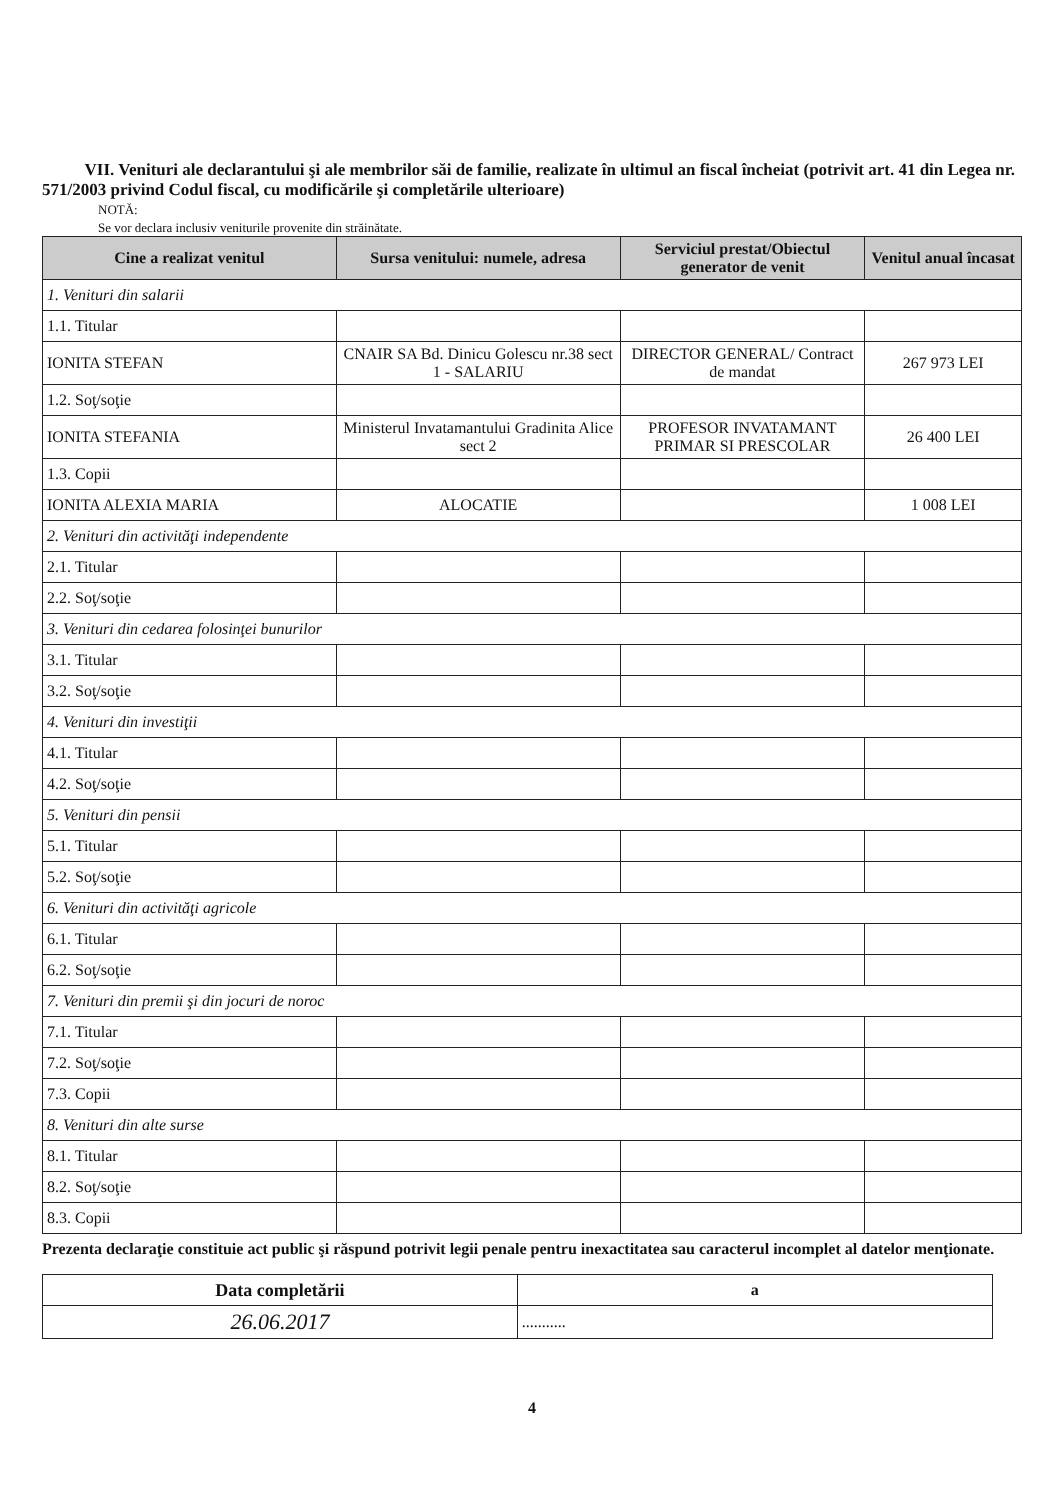VII. Venituri ale declarantului şi ale membrilor săi de familie, realizate în ultimul an fiscal încheiat (potrivit art. 41 din Legea nr. 571/2003 privind Codul fiscal, cu modificările şi completările ulterioare)
NOTĂ:
Se vor declara inclusiv veniturile provenite din străinătate.
| Cine a realizat venitul | Sursa venitului: numele, adresa | Serviciul prestat/Obiectul generator de venit | Venitul anual încasat |
| --- | --- | --- | --- |
| 1. Venituri din salarii | | | |
| 1.1. Titular | | | |
| IONITA STEFAN | CNAIR SA Bd. Dinicu Golescu nr.38 sect 1 - SALARIU | DIRECTOR GENERAL/ Contract de mandat | 267 973 LEI |
| 1.2. Soţ/soţie | | | |
| IONITA STEFANIA | Ministerul Invatamantului Gradinita Alice sect 2 | PROFESOR INVATAMANT PRIMAR SI PRESCOLAR | 26 400 LEI |
| 1.3. Copii | | | |
| IONITA ALEXIA MARIA | ALOCATIE | | 1 008 LEI |
| 2. Venituri din activităţi independente | | | |
| 2.1. Titular | | | |
| 2.2. Soţ/soţie | | | |
| 3. Venituri din cedarea folosinţei bunurilor | | | |
| 3.1. Titular | | | |
| 3.2. Soţ/soţie | | | |
| 4. Venituri din investiţii | | | |
| 4.1. Titular | | | |
| 4.2. Soţ/soţie | | | |
| 5. Venituri din pensii | | | |
| 5.1. Titular | | | |
| 5.2. Soţ/soţie | | | |
| 6. Venituri din activităţi agricole | | | |
| 6.1. Titular | | | |
| 6.2. Soţ/soţie | | | |
| 7. Venituri din premii şi din jocuri de noroc | | | |
| 7.1. Titular | | | |
| 7.2. Soţ/soţie | | | |
| 7.3. Copii | | | |
| 8. Venituri din alte surse | | | |
| 8.1. Titular | | | |
| 8.2. Soţ/soţie | | | |
| 8.3. Copii | | | |
Prezenta declaraţie constituie act public şi răspund potrivit legii penale pentru inexactitatea sau caracterul incomplet al datelor menţionate.
| Data completării | a |
| 26.06.2017 | ........... |
4